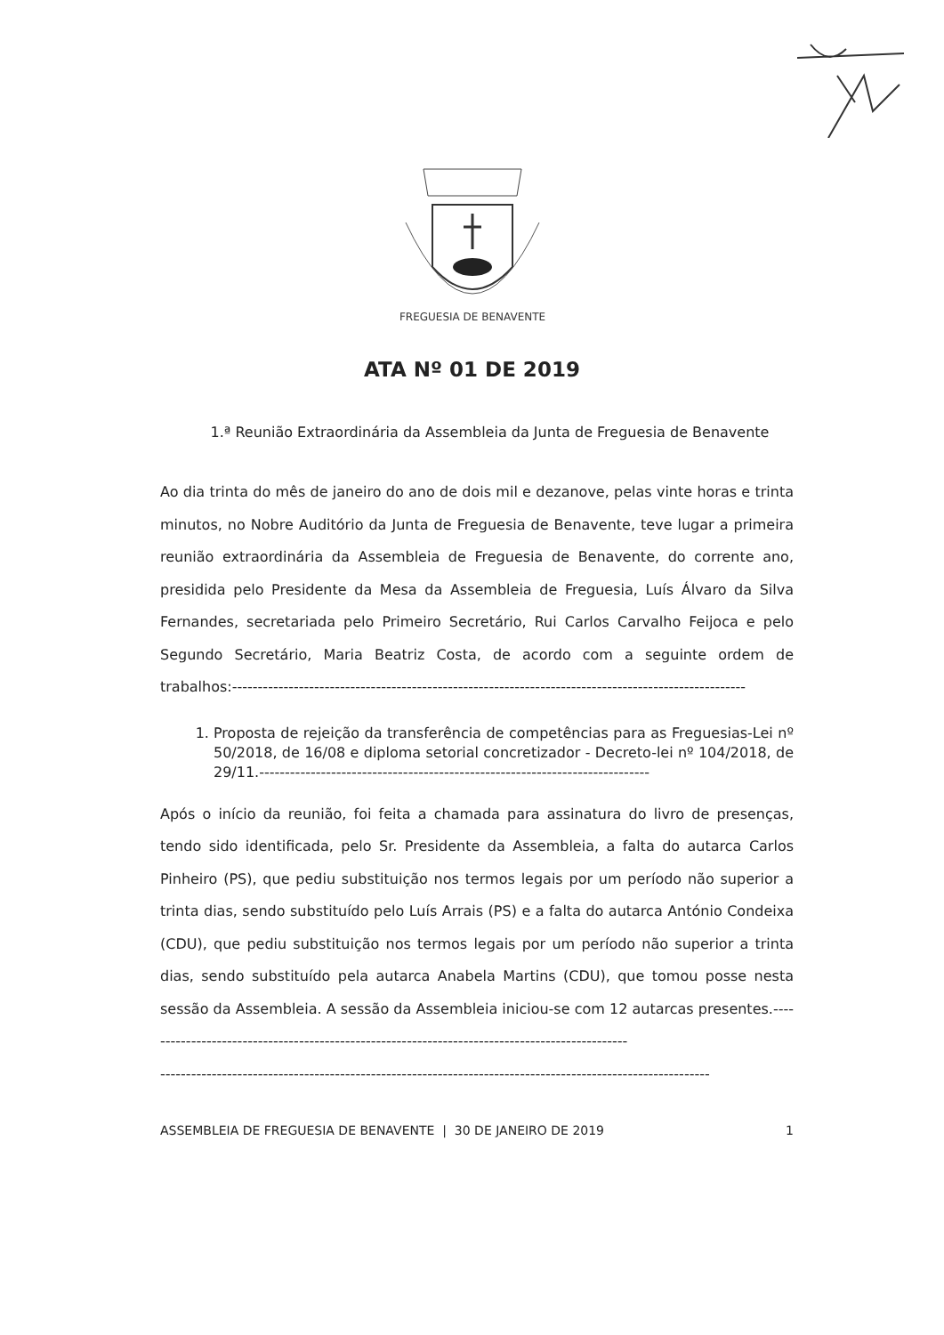FREGUESIA DE BENAVENTE
ATA Nº 01 DE 2019
1.ª Reunião Extraordinária da Assembleia da Junta de Freguesia de Benavente
Ao dia trinta do mês de janeiro do ano de dois mil e dezanove, pelas vinte horas e trinta minutos, no Nobre Auditório da Junta de Freguesia de Benavente, teve lugar a primeira reunião extraordinária da Assembleia de Freguesia de Benavente, do corrente ano, presidida pelo Presidente da Mesa da Assembleia de Freguesia, Luís Álvaro da Silva Fernandes, secretariada pelo Primeiro Secretário, Rui Carlos Carvalho Feijoca e pelo Segundo Secretário, Maria Beatriz Costa, de acordo com a seguinte ordem de trabalhos:----------------------------------------------------------------------------------------------------
1. Proposta de rejeição da transferência de competências para as Freguesias-Lei nº 50/2018, de 16/08 e diploma setorial concretizador - Decreto-lei nº 104/2018, de 29/11.----------------------------------------------------------------------------
Após o início da reunião, foi feita a chamada para assinatura do livro de presenças, tendo sido identificada, pelo Sr. Presidente da Assembleia, a falta do autarca Carlos Pinheiro (PS), que pediu substituição nos termos legais por um período não superior a trinta dias, sendo substituído pelo Luís Arrais (PS) e a falta do autarca António Condeixa (CDU), que pediu substituição nos termos legais por um período não superior a trinta dias, sendo substituído pela autarca Anabela Martins (CDU), que tomou posse nesta sessão da Assembleia. A sessão da Assembleia iniciou-se com 12 autarcas presentes.-----------------------------------------------------------------------------------------------
-----------------------------------------------------------------------------------------------------------
ASSEMBLEIA DE FREGUESIA DE BENAVENTE | 30 DE JANEIRO DE 2019 1